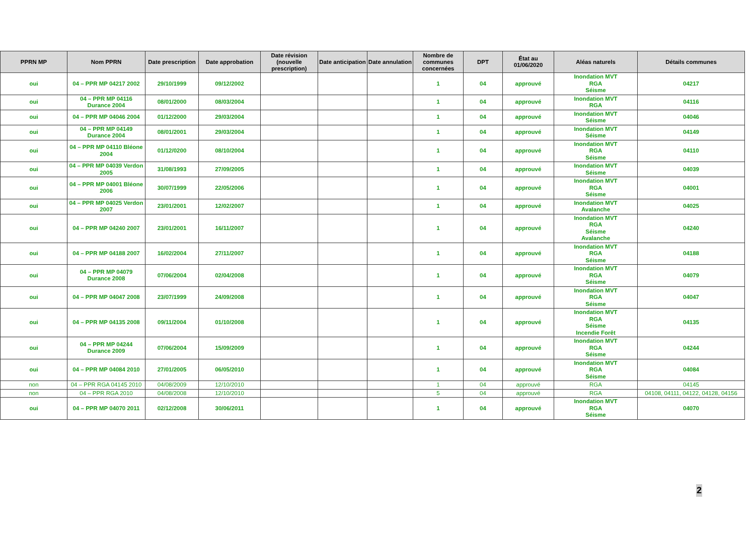| PPRN MP | Nom PPRN | Date prescription | Date approbation | Date révision (nouvelle prescription) | Date anticipation | Date annulation | Nombre de communes concernées | DPT | État au 01/06/2020 | Aléas naturels | Détails communes |
| --- | --- | --- | --- | --- | --- | --- | --- | --- | --- | --- | --- |
| oui | 04 – PPR MP 04217 2002 | 29/10/1999 | 09/12/2002 | | | | 1 | 04 | approuvé | Inondation MVT RGA Séisme | 04217 |
| oui | 04 – PPR MP 04116 Durance 2004 | 08/01/2000 | 08/03/2004 | | | | 1 | 04 | approuvé | Inondation MVT RGA | 04116 |
| oui | 04 – PPR MP 04046 2004 | 01/12/2000 | 29/03/2004 | | | | 1 | 04 | approuvé | Inondation MVT Séisme | 04046 |
| oui | 04 – PPR MP 04149 Durance 2004 | 08/01/2001 | 29/03/2004 | | | | 1 | 04 | approuvé | Inondation MVT Séisme | 04149 |
| oui | 04 – PPR MP 04110 Bléone 2004 | 01/12/0200 | 08/10/2004 | | | | 1 | 04 | approuvé | Inondation MVT RGA Séisme | 04110 |
| oui | 04 – PPR MP 04039 Verdon 2005 | 31/08/1993 | 27/09/2005 | | | | 1 | 04 | approuvé | Inondation MVT Séisme | 04039 |
| oui | 04 – PPR MP 04001 Bléone 2006 | 30/07/1999 | 22/05/2006 | | | | 1 | 04 | approuvé | Inondation MVT RGA Séisme | 04001 |
| oui | 04 – PPR MP 04025 Verdon 2007 | 23/01/2001 | 12/02/2007 | | | | 1 | 04 | approuvé | Inondation MVT Avalanche | 04025 |
| oui | 04 – PPR MP 04240 2007 | 23/01/2001 | 16/11/2007 | | | | 1 | 04 | approuvé | Inondation MVT RGA Séisme Avalanche | 04240 |
| oui | 04 – PPR MP 04188 2007 | 16/02/2004 | 27/11/2007 | | | | 1 | 04 | approuvé | Inondation MVT RGA Séisme | 04188 |
| oui | 04 – PPR MP 04079 Durance 2008 | 07/06/2004 | 02/04/2008 | | | | 1 | 04 | approuvé | Inondation MVT RGA Séisme | 04079 |
| oui | 04 – PPR MP 04047 2008 | 23/07/1999 | 24/09/2008 | | | | 1 | 04 | approuvé | Inondation MVT RGA Séisme | 04047 |
| oui | 04 – PPR MP 04135 2008 | 09/11/2004 | 01/10/2008 | | | | 1 | 04 | approuvé | Inondation MVT RGA Séisme Incendie Forêt | 04135 |
| oui | 04 – PPR MP 04244 Durance 2009 | 07/06/2004 | 15/09/2009 | | | | 1 | 04 | approuvé | Inondation MVT RGA Séisme | 04244 |
| oui | 04 – PPR MP 04084 2010 | 27/01/2005 | 06/05/2010 | | | | 1 | 04 | approuvé | Inondation MVT RGA Séisme | 04084 |
| non | 04 – PPR RGA 04145 2010 | 04/08/2009 | 12/10/2010 | | | | 1 | 04 | approuvé | RGA | 04145 |
| non | 04 – PPR RGA 2010 | 04/08/2008 | 12/10/2010 | | | | 5 | 04 | approuvé | RGA | 04108, 04111, 04122, 04128, 04156 |
| oui | 04 – PPR MP 04070 2011 | 02/12/2008 | 30/06/2011 | | | | 1 | 04 | approuvé | Inondation MVT RGA Séisme | 04070 |
2